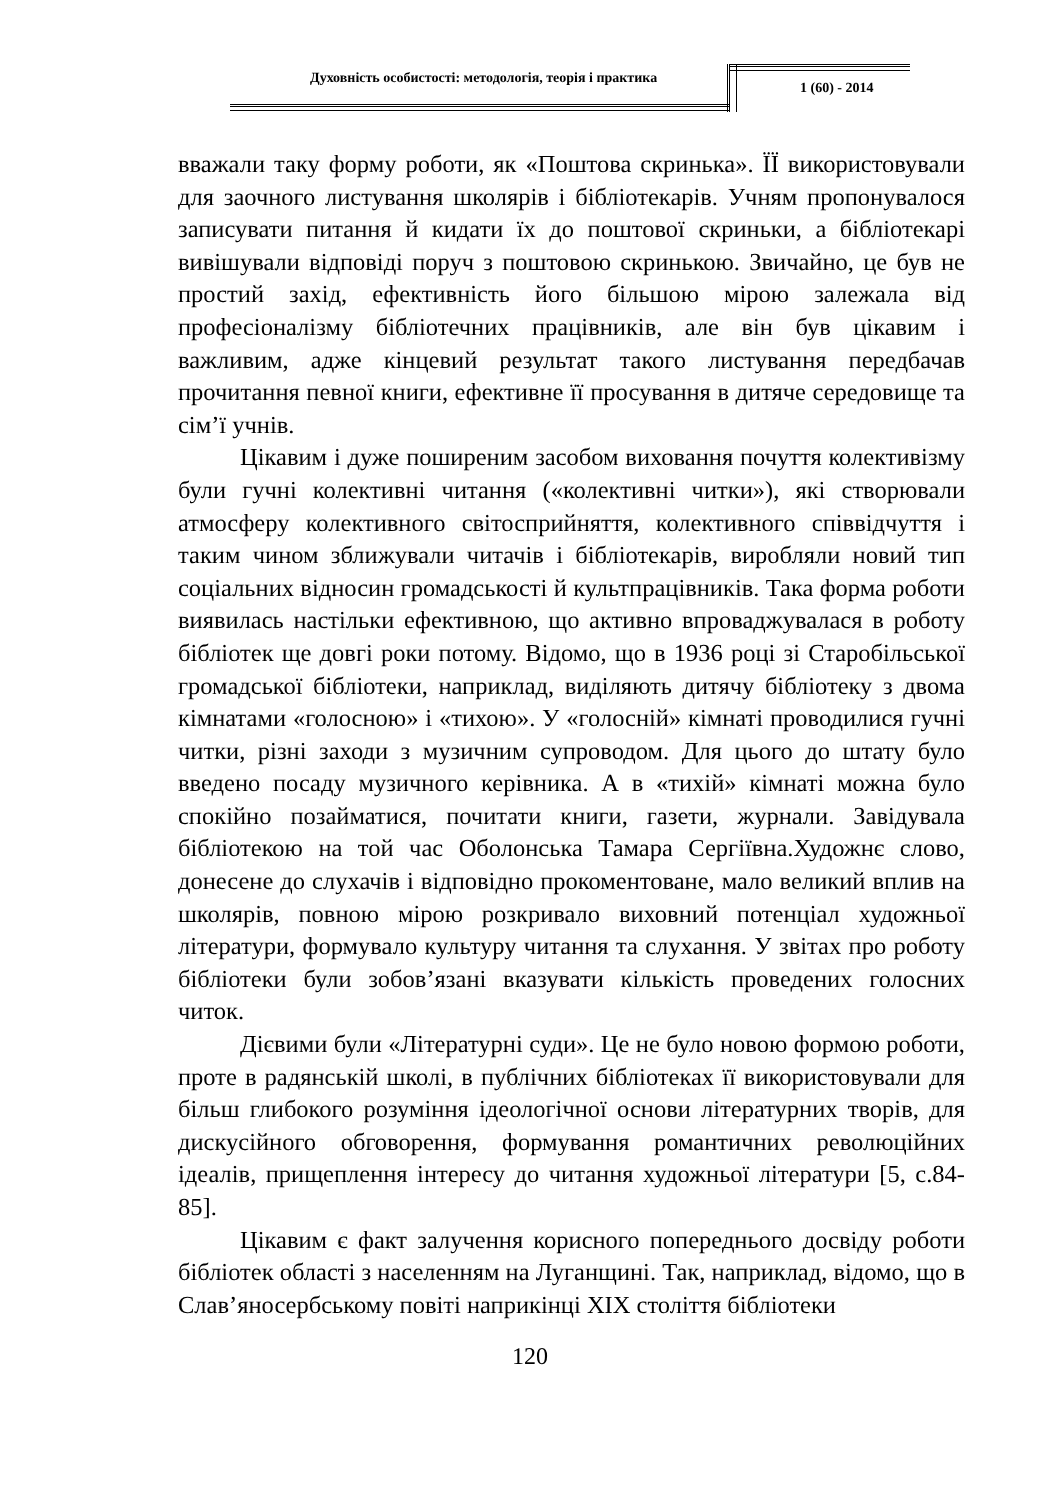Духовність особистості: методологія, теорія і практика
1 (60) - 2014
вважали таку форму роботи, як «Поштова скринька». ЇЇ використовували для заочного листування школярів і бібліотекарів. Учням пропонувалося записувати питання й кидати їх до поштової скриньки, а бібліотекарі вивішували відповіді поруч з поштовою скринькою. Звичайно, це був не простий захід, ефективність його більшою мірою залежала від професіоналізму бібліотечних працівників, але він був цікавим і важливим, адже кінцевий результат такого листування передбачав прочитання певної книги, ефективне її просування в дитяче середовище та сім’ї учнів.
Цікавим і дуже поширеним засобом виховання почуття колективізму були гучні колективні читання («колективні читки»), які створювали атмосферу колективного світосприйняття, колективного співвідчуття і таким чином зближували читачів і бібліотекарів, виробляли новий тип соціальних відносин громадськості й культпрацівників. Така форма роботи виявилась настільки ефективною, що активно впроваджувалася в роботу бібліотек ще довгі роки потому. Відомо, що в 1936 році зі Старобільської громадської бібліотеки, наприклад, виділяють дитячу бібліотеку з двома кімнатами «голосною» і «тихою». У «голосній» кімнаті проводилися гучні читки, різні заходи з музичним супроводом. Для цього до штату було введено посаду музичного керівника. А в «тихій» кімнаті можна було спокійно позайматися, почитати книги, газети, журнали. Завідувала бібліотекою на той час Оболонська Тамара Сергіївна.Художнє слово, донесене до слухачів і відповідно прокоментоване, мало великий вплив на школярів, повною мірою розкривало виховний потенціал художньої літератури, формувало культуру читання та слухання. У звітах про роботу бібліотеки були зобов’язані вказувати кількість проведених голосних читок.
Дієвими були «Літературні суди». Це не було новою формою роботи, проте в радянській школі, в публічних бібліотеках її використовували для більш глибокого розуміння ідеологічної основи літературних творів, для дискусійного обговорення, формування романтичних революційних ідеалів, прищеплення інтересу до читання художньої літератури [5, с.84-85].
Цікавим є факт залучення корисного попереднього досвіду роботи бібліотек області з населенням на Луганщині. Так, наприклад, відомо, що в Слав’яносербському повіті наприкінці XIX століття бібліотеки
120